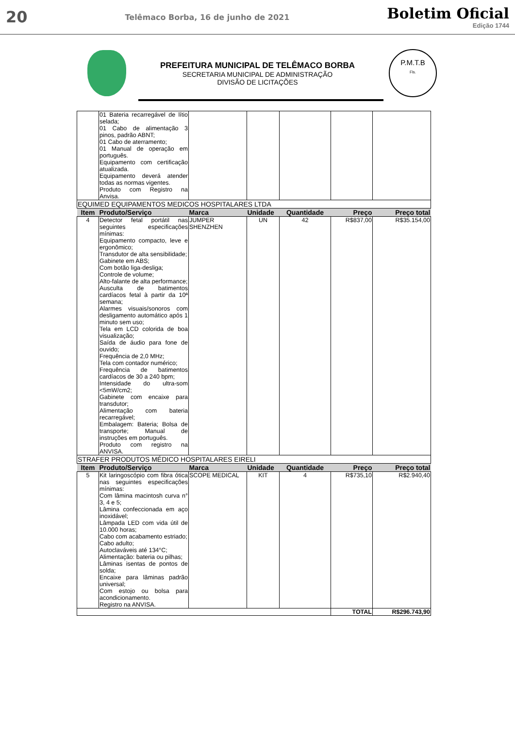20 Telêmaco Borba, 16 de junho de 2021
Boletim Oficial
Edição 1744
PREFEITURA MUNICIPAL DE TELÊMACO BORBA
SECRETARIA MUNICIPAL DE ADMINISTRAÇÃO
DIVISÃO DE LICITAÇÕES
P.M.T.B
Fls.
| | 01 Bateria recarregável de lítio selada; 01 Cabo de alimentação 3 pinos, padrão ABNT; 01 Cabo de aterramento; 01 Manual de operação em português. Equipamento com certificação atualizada. Equipamento deverá atender todas as normas vigentes. Produto com Registro na Anvisa. | | | | | |
| EQUIMED EQUIPAMENTOS MEDICOS HOSPITALARES LTDA | | | | | | |
| Item | Produto/Serviço | Marca | Unidade | Quantidade | Preço | Preço total |
| 4 | Detector fetal portátil nas seguintes especificações mínimas: Equipamento compacto, leve e ergonômico; Transdutor de alta sensibilidade; Gabinete em ABS; Com botão liga-desliga; Controle de volume; Alto-falante de alta performance; Ausculta de batimentos cardíacos fetal à partir da 10ª semana; Alarmes visuais/sonoros com desligamento automático após 1 minuto sem uso; Tela em LCD colorida de boa visualização; Saída de áudio para fone de ouvido; Frequência de 2,0 MHz; Tela com contador numérico; Frequência de batimentos cardíacos de 30 a 240 bpm; Intensidade do ultra-som <5mW/cm2; Gabinete com encaixe para transdutor; Alimentação com bateria recarregável; Embalagem: Bateria; Bolsa de transporte; Manual de instruções em português. Produto com registro na ANVISA. | JUMPER SHENZHEN | UN | 42 | R$837,00 | R$35.154,00 |
| STRAFER PRODUTOS MÉDICO HOSPITALARES EIRELI | | | | | | |
| Item | Produto/Serviço | Marca | Unidade | Quantidade | Preço | Preço total |
| 5 | Kit laringoscópio com fibra ótica nas seguintes especificações mínimas: Com lâmina macintosh curva n° 3, 4 e 5; Lâmina confeccionada em aço inoxidável; Lâmpada LED com vida útil de 10.000 horas; Cabo com acabamento estriado; Cabo adulto; Autoclaváveis até 134°C; Alimentação: bateria ou pilhas; Lâminas isentas de pontos de solda; Encaixe para lâminas padrão universal; Com estojo ou bolsa para acondicionamento. Registro na ANVISA. | SCOPE MEDICAL | KIT | 4 | R$735,10 | R$2.940,40 |
| | | | | | TOTAL | R$296.743,90 |